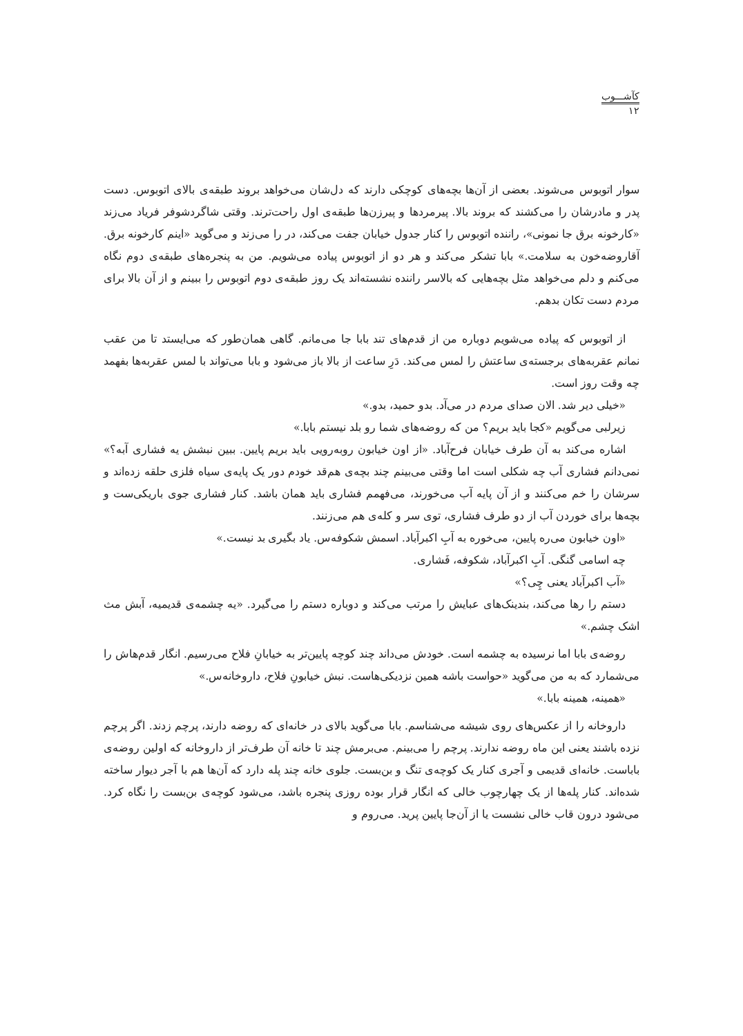کآشـــوب
۱۲
سوار اتوبوس می‌شوند. بعضی از آن‌ها بچه‌های کوچکی دارند که دل‌شان می‌خواهد بروند طبقه‌ی بالای اتوبوس. دست پدر و مادرشان را می‌کشند که بروند بالا. پیرمردها و پیرزن‌ها طبقه‌ی اول راحت‌ترند. وقتی شاگردشوفر فریاد می‌زند «کارخونه برق جا نمونی»، راننده اتوبوس را کنار جدول خیابان جفت می‌کند، در را می‌زند و می‌گوید «اینم کارخونه برق. آقاروضه‌خون به سلامت.» بابا تشکر می‌کند و هر دو از اتوبوس پیاده می‌شویم. من به پنجره‌های طبقه‌ی دوم نگاه می‌کنم و دلم می‌خواهد مثل بچه‌هایی که بالاسر راننده نشسته‌اند یک روز طبقه‌ی دوم اتوبوس را ببینم و از آن بالا برای مردم دست تکان بدهم.
از اتوبوس که پیاده می‌شویم دوباره من از قدم‌های تند بابا جا می‌مانم. گاهی همان‌طور که می‌ایستد تا من عقب نمانم عقربه‌های برجسته‌ی ساعتش را لمس می‌کند. دَرِ ساعت از بالا باز می‌شود و بابا می‌تواند با لمس عقربه‌ها بفهمد چه وقت روز است.
«خیلی دیر شد. الان صدای مردم در می‌آد. بدو حمید، بدو.»
زیرلبی می‌گویم «کجا باید بریم؟ من که روضه‌های شما رو بلد نیستم بابا.»
اشاره می‌کند به آن طرف خیابان فرح‌آباد. «از اون خیابون روبه‌رویی باید بریم پایین. ببین نبشش یه فشاری آبه؟» نمی‌دانم فشاری آب چه شکلی است اما وقتی می‌بینم چند بچه‌ی هم‌قد خودم دور یک پایه‌ی سیاه فلزی حلقه زده‌اند و سرشان را خم می‌کنند و از آن پایه آب می‌خورند، می‌فهمم فشاری باید همان باشد. کنار فشاری جوی باریکی‌ست و بچه‌ها برای خوردن آب از دو طرف فشاری، توی سر و کله‌ی هم می‌زنند.
«اون خیابون می‌ره پایین، می‌خوره به آبِ اکبرآباد. اسمش شکوفه‌س. یاد بگیری بد نیست.»
چه اسامی گنگی. آبِ اکبرآباد، شکوفه، فَشاری.
«آب اکبرآباد یعنی چِی؟»
دستم را رها می‌کند، بندینک‌های عبایش را مرتب می‌کند و دوباره دستم را می‌گیرد. «یه چشمه‌ی قدیمیه، آبش مث اشک چشم.»
روضه‌ی بابا اما نرسیده به چشمه است. خودش می‌داند چند کوچه پایین‌تر به خیابانِ فلاح می‌رسیم. انگار قدم‌هاش را می‌شمارد که به من می‌گوید «حواست باشه همین نزدیکی‌هاست. نبش خیابونِ فلاح، داروخانه‌س.»
«همینه، همینه بابا.»
داروخانه را از عکس‌های روی شیشه می‌شناسم. بابا می‌گوید بالای در خانه‌ای که روضه دارند، پرچم زدند. اگر پرچم نزده باشند یعنی این ماه روضه ندارند. پرچم را می‌بینم. می‌برمش چند تا خانه آن طرف‌تر از داروخانه که اولین روضه‌ی باباست. خانه‌ای قدیمی و آجری کنار یک کوچه‌ی تنگ و بن‌بست. جلوی خانه چند پله دارد که آن‌ها هم با آجر دیوار ساخته شده‌اند. کنار پله‌ها از یک چهارچوب خالی که انگار قرار بوده روزی پنجره باشد، می‌شود کوچه‌ی بن‌بست را نگاه کرد. می‌شود درون قاب خالی نشست یا از آن‌جا پایین پرید. می‌روم و